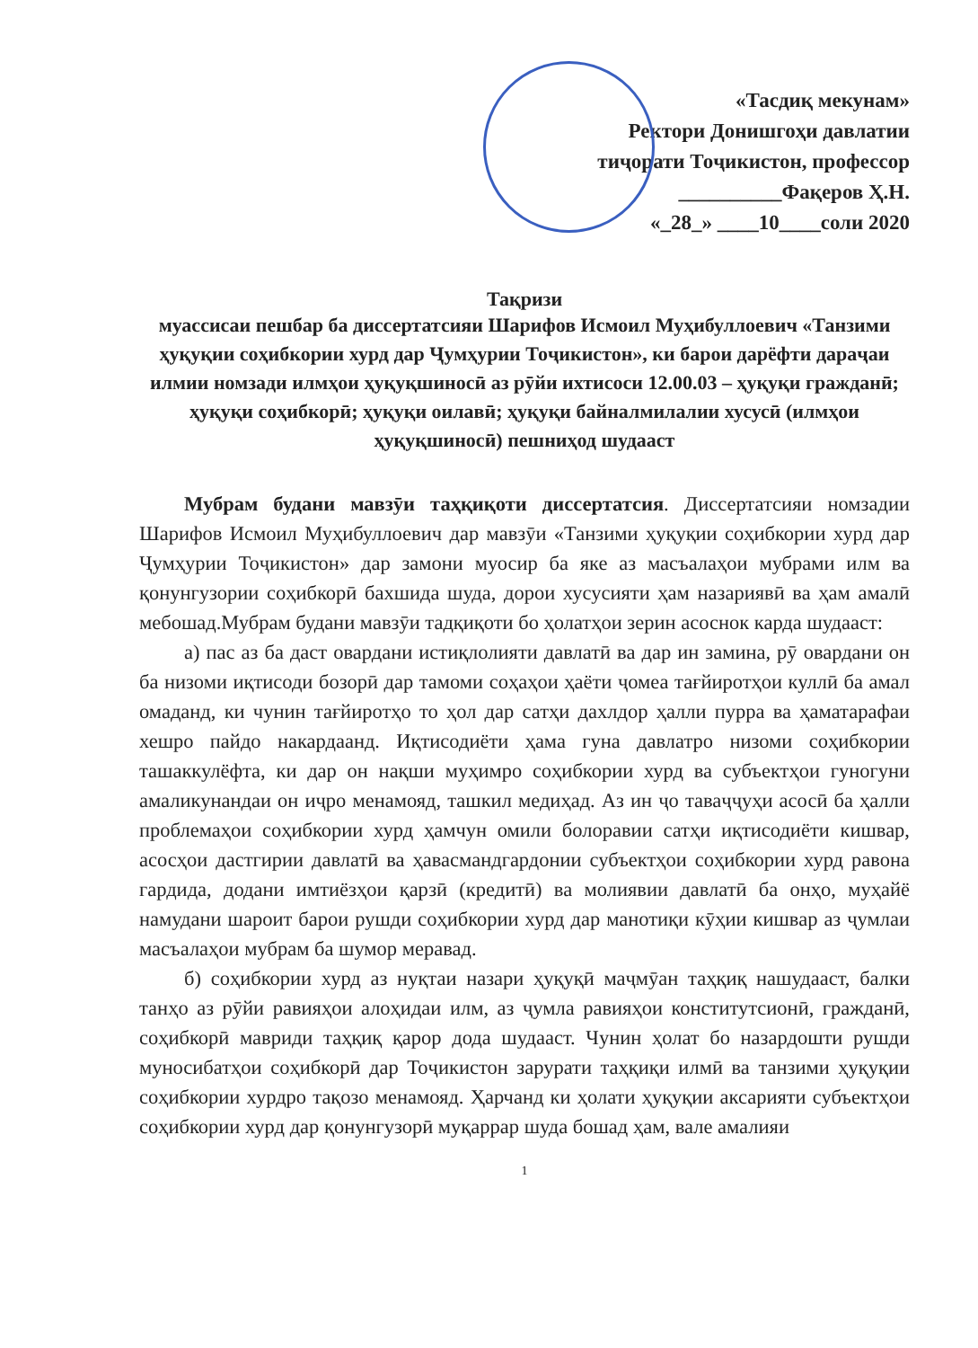«Тасдиқ мекунам»
Ректори Донишгоҳи давлатии
тиҷорати Тоҷикистон, профессор
__________Фақеров Ҳ.Н.
«_28_» ____10____соли 2020
Тақризи
муассисаи пешбар ба диссертатсияи Шарифов Исмоил Муҳибуллоевич «Танзими ҳуқуқии соҳибкории хурд дар Ҷумҳурии Тоҷикистон», ки барои дарёфти дараҷаи илмии номзади илмҳои ҳуқуқшиносӣ аз рӯйи ихтисоси 12.00.03 – ҳуқуқи гражданӣ; ҳуқуқи соҳибкорӣ; ҳуқуқи оилавӣ; ҳуқуқи байналмилалии хусусӣ (илмҳои ҳуқуқшиносӣ) пешниҳод шудааст
Мубрам будани мавзӯи таҳқиқоти диссертатсия. Диссертатсияи номзадии Шарифов Исмоил Муҳибуллоевич дар мавзӯи «Танзими ҳуқуқии соҳибкории хурд дар Ҷумҳурии Тоҷикистон» дар замони муосир ба яке аз масъалаҳои мубрами илм ва қонунгузории соҳибкорӣ бахшида шуда, дорои хусусияти ҳам назариявӣ ва ҳам амалӣ мебошад.Мубрам будани мавзӯи тадқиқоти бо ҳолатҳои зерин асоснок карда шудааст:
а) пас аз ба даст овардани истиқлолияти давлатӣ ва дар ин замина, рӯ овардани он ба низоми иқтисоди бозорӣ дар тамоми соҳаҳои ҳаёти ҷомеа тағйиротҳои куллӣ ба амал омаданд, ки чунин тағйиротҳо то ҳол дар сатҳи дахлдор ҳалли пурра ва ҳаматарафаи хешро пайдо накардаанд. Иқтисодиёти ҳама гуна давлатро низоми соҳибкории ташаккулёфта, ки дар он нақши муҳимро соҳибкории хурд ва субъектҳои гуногуни амаликунандаи он иҷро менамояд, ташкил медиҳад. Аз ин ҷо таваҷҷуҳи асосӣ ба ҳалли проблемаҳои соҳибкории хурд ҳамчун омили болоравии сатҳи иқтисодиёти кишвар, асосҳои дастгирии давлатӣ ва ҳавасмандгардонии субъектҳои соҳибкории хурд равона гардида, додани имтиёзҳои қарзӣ (кредитӣ) ва молиявии давлатӣ ба онҳо, муҳайё намудани шароит барои рушди соҳибкории хурд дар манотиқи кӯҳии кишвар аз ҷумлаи масъалаҳои мубрам ба шумор меравад.
б) соҳибкории хурд аз нуқтаи назари ҳуқуқӣ маҷмӯан таҳқиқ нашудааст, балки танҳо аз рӯйи равияҳои алоҳидаи илм, аз ҷумла равияҳои конститутсионӣ, гражданӣ, соҳибкорӣ мавриди таҳқиқ қарор дода шудааст. Чунин ҳолат бо назардошти рушди муносибатҳои соҳибкорӣ дар Тоҷикистон зарурати таҳқиқи илмӣ ва танзими ҳуқуқии соҳибкории хурдро тақозо менамояд. Ҳарчанд ки ҳолати ҳуқуқии аксарияти субъектҳои соҳибкории хурд дар қонунгузорӣ муқаррар шуда бошад ҳам, вале амалияи
1